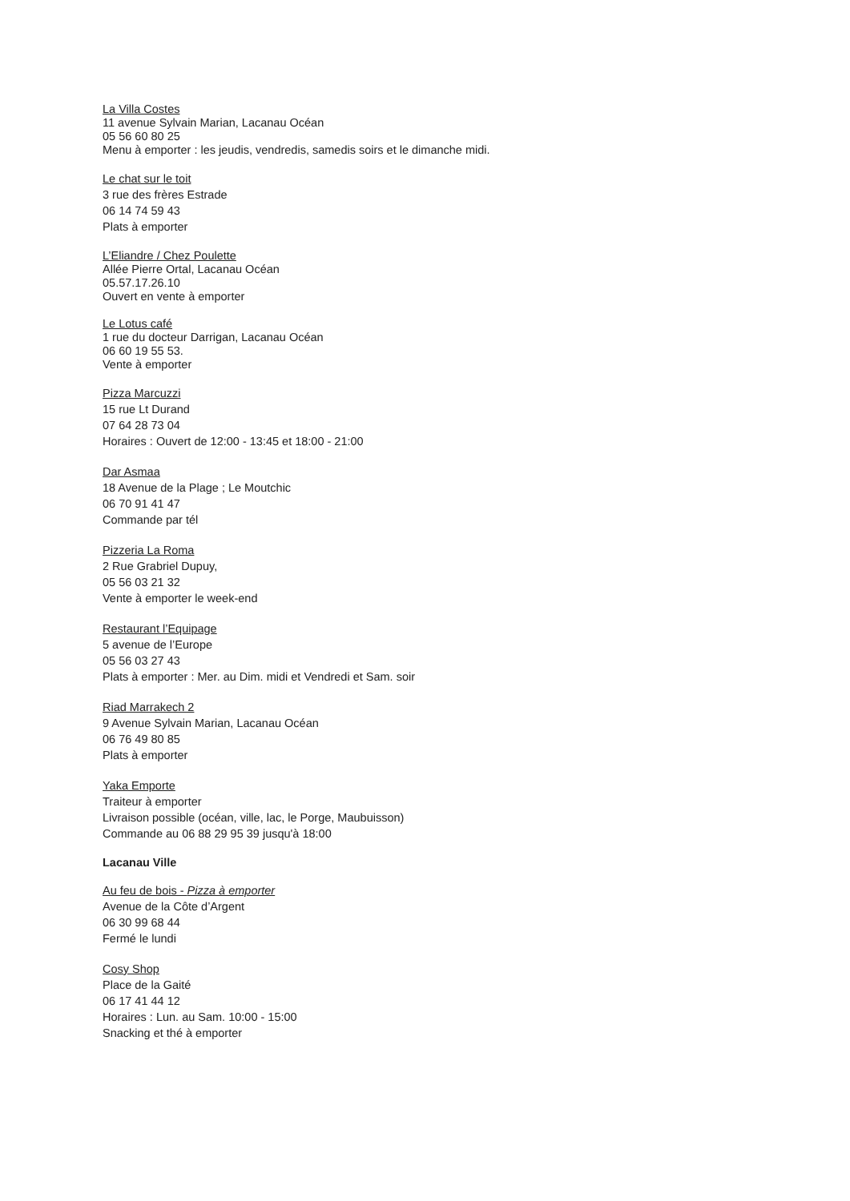La Villa Costes
11 avenue Sylvain Marian, Lacanau Océan
05 56 60 80 25
Menu à emporter : les jeudis, vendredis, samedis soirs et le dimanche midi.
Le chat sur le toit
3 rue des frères Estrade
06 14 74 59 43
Plats à emporter
L’Eliandre / Chez Poulette
Allée Pierre Ortal, Lacanau Océan
05.57.17.26.10
Ouvert en vente à emporter
Le Lotus café
1 rue du docteur Darrigan, Lacanau Océan
06 60 19 55 53.
Vente à emporter
Pizza Marcuzzi
15 rue Lt Durand
07 64 28 73 04
Horaires : Ouvert de 12:00 - 13:45 et 18:00 - 21:00
Dar Asmaa
18 Avenue de la Plage ; Le Moutchic
06 70 91 41 47
Commande par tél
Pizzeria La Roma
2 Rue Grabriel Dupuy,
05 56 03 21 32
Vente à emporter le week-end
Restaurant l’Equipage
5 avenue de l’Europe
05 56 03 27 43
Plats à emporter : Mer. au Dim. midi et Vendredi et Sam. soir
Riad Marrakech 2
9 Avenue Sylvain Marian, Lacanau Océan
06 76 49 80 85
Plats à emporter
Yaka Emporte
Traiteur à emporter
Livraison possible (océan, ville, lac, le Porge, Maubuisson)
Commande au 06 88 29 95 39 jusqu'à 18:00
Lacanau Ville
Au feu de bois - Pizza à emporter
Avenue de la Côte d’Argent
06 30 99 68 44
Fermé le lundi
Cosy Shop
Place de la Gaité
06 17 41 44 12
Horaires : Lun. au Sam. 10:00 - 15:00
Snacking et thé à emporter